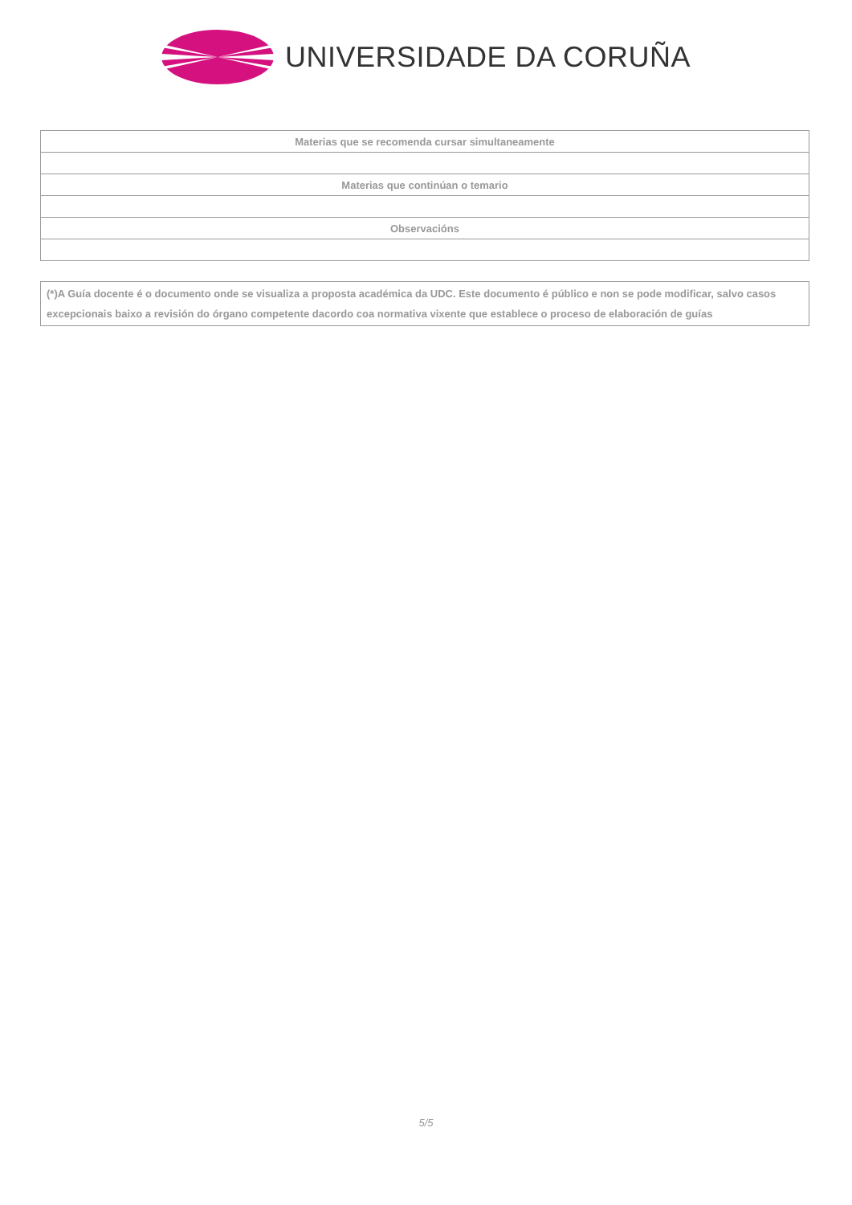UNIVERSIDADE DA CORUÑA
| Materias que se recomenda cursar simultaneamente |
| Materias que continúan o temario |
| Observacións |
(*)A Guía docente é o documento onde se visualiza a proposta académica da UDC. Este documento é público e non se pode modificar, salvo casos excepcionais baixo a revisión do órgano competente dacordo coa normativa vixente que establece o proceso de elaboración de guías
5/5